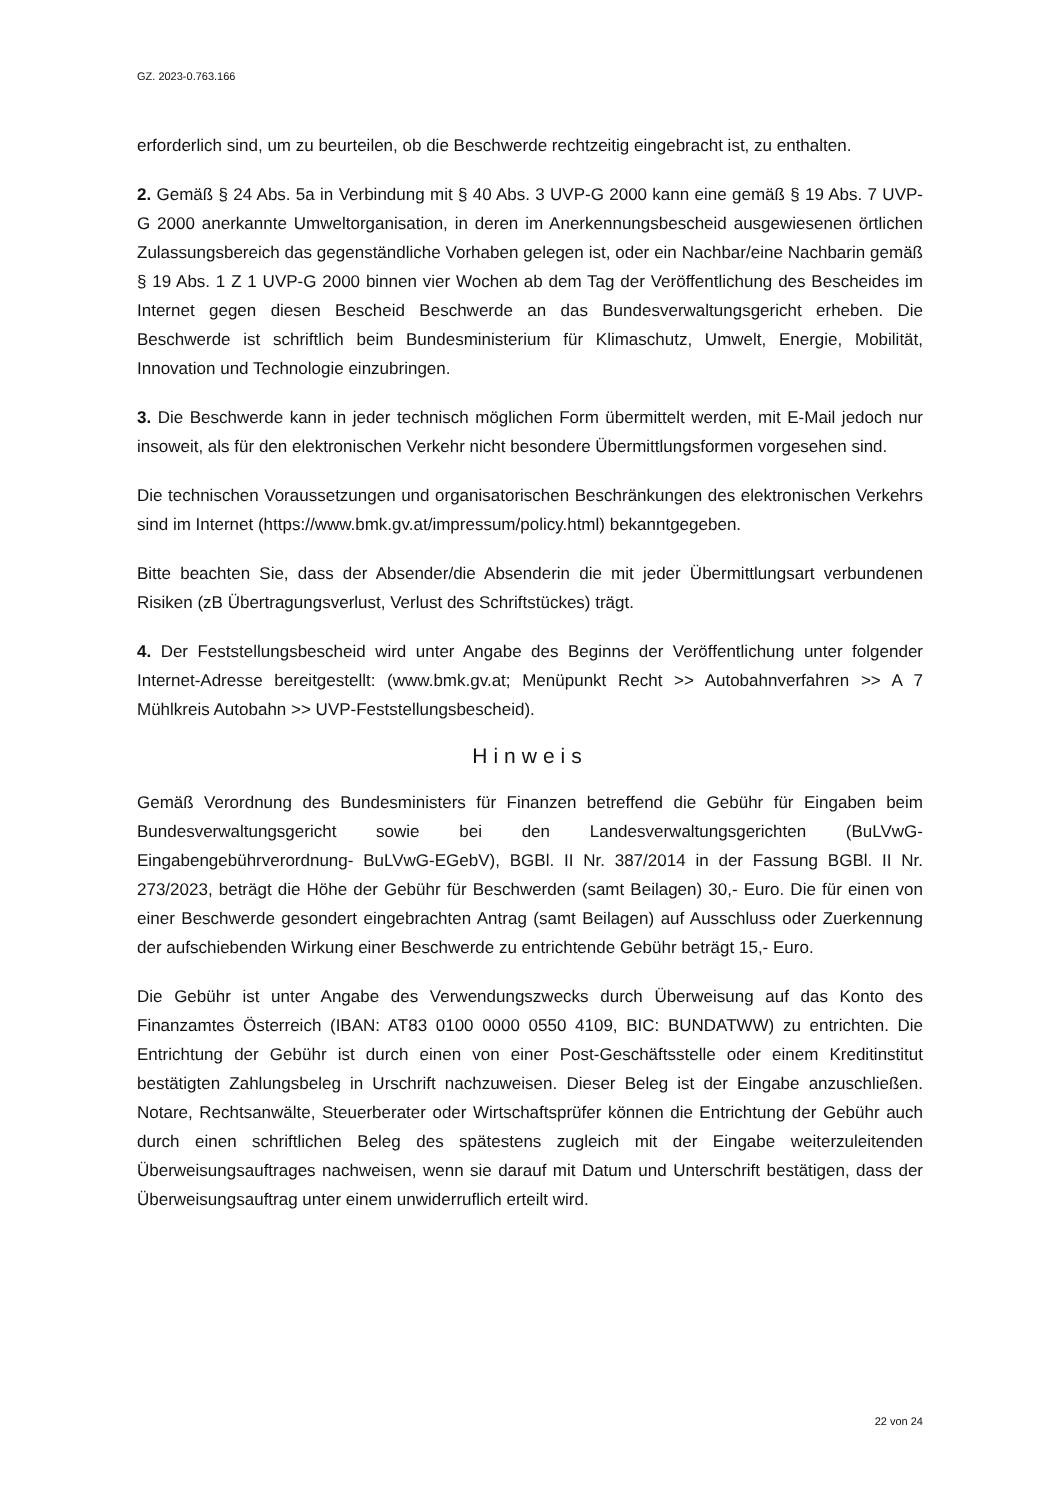GZ. 2023-0.763.166
erforderlich sind, um zu beurteilen, ob die Beschwerde rechtzeitig eingebracht ist, zu enthalten.
2. Gemäß § 24 Abs. 5a in Verbindung mit § 40 Abs. 3 UVP-G 2000 kann eine gemäß § 19 Abs. 7 UVP-G 2000 anerkannte Umweltorganisation, in deren im Anerkennungsbescheid ausgewiesenen örtlichen Zulassungsbereich das gegenständliche Vorhaben gelegen ist, oder ein Nachbar/eine Nachbarin gemäß § 19 Abs. 1 Z 1 UVP-G 2000 binnen vier Wochen ab dem Tag der Veröffentlichung des Bescheides im Internet gegen diesen Bescheid Beschwerde an das Bundesverwaltungsgericht erheben. Die Beschwerde ist schriftlich beim Bundesministerium für Klimaschutz, Umwelt, Energie, Mobilität, Innovation und Technologie einzubringen.
3. Die Beschwerde kann in jeder technisch möglichen Form übermittelt werden, mit E-Mail jedoch nur insoweit, als für den elektronischen Verkehr nicht besondere Übermittlungsformen vorgesehen sind.
Die technischen Voraussetzungen und organisatorischen Beschränkungen des elektronischen Verkehrs sind im Internet (https://www.bmk.gv.at/impressum/policy.html) bekanntgegeben.
Bitte beachten Sie, dass der Absender/die Absenderin die mit jeder Übermittlungsart verbundenen Risiken (zB Übertragungsverlust, Verlust des Schriftstückes) trägt.
4. Der Feststellungsbescheid wird unter Angabe des Beginns der Veröffentlichung unter folgender Internet-Adresse bereitgestellt: (www.bmk.gv.at; Menüpunkt Recht >> Autobahnverfahren >> A 7 Mühlkreis Autobahn >> UVP-Feststellungsbescheid).
Hinweis
Gemäß Verordnung des Bundesministers für Finanzen betreffend die Gebühr für Eingaben beim Bundesverwaltungsgericht sowie bei den Landesverwaltungsgerichten (BuLVwG-Eingabengebührverordnung- BuLVwG-EGebV), BGBl. II Nr. 387/2014 in der Fassung BGBl. II Nr. 273/2023, beträgt die Höhe der Gebühr für Beschwerden (samt Beilagen) 30,- Euro. Die für einen von einer Beschwerde gesondert eingebrachten Antrag (samt Beilagen) auf Ausschluss oder Zuerkennung der aufschiebenden Wirkung einer Beschwerde zu entrichtende Gebühr beträgt 15,- Euro.
Die Gebühr ist unter Angabe des Verwendungszwecks durch Überweisung auf das Konto des Finanzamtes Österreich (IBAN: AT83 0100 0000 0550 4109, BIC: BUNDATWW) zu entrichten. Die Entrichtung der Gebühr ist durch einen von einer Post-Geschäftsstelle oder einem Kreditinstitut bestätigten Zahlungsbeleg in Urschrift nachzuweisen. Dieser Beleg ist der Eingabe anzuschließen. Notare, Rechtsanwälte, Steuerberater oder Wirtschaftsprüfer können die Entrichtung der Gebühr auch durch einen schriftlichen Beleg des spätestens zugleich mit der Eingabe weiterzuleitenden Überweisungsauftrages nachweisen, wenn sie darauf mit Datum und Unterschrift bestätigen, dass der Überweisungsauftrag unter einem unwiderruflich erteilt wird.
22 von 24